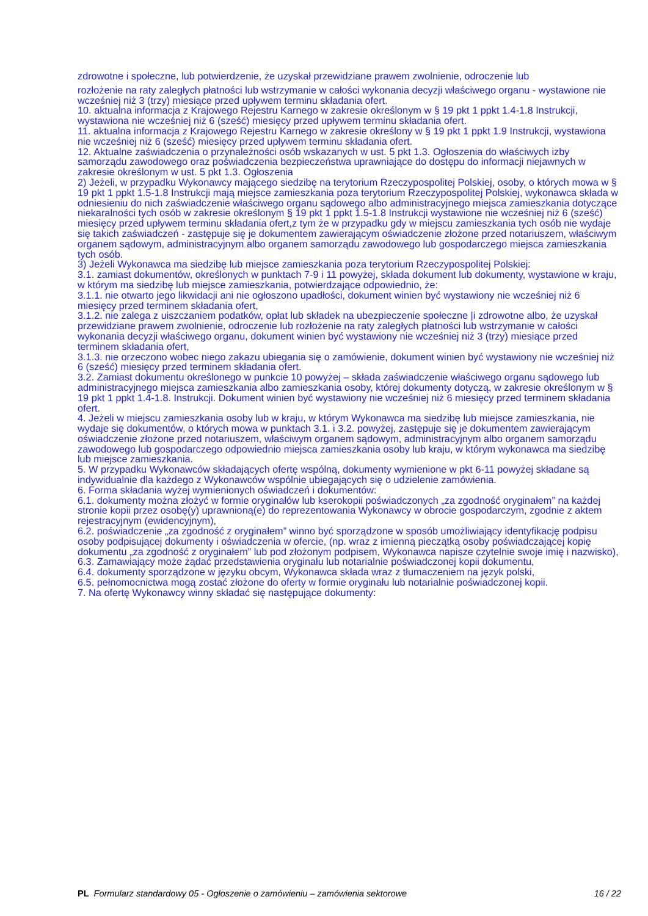zdrowotne i społeczne, lub potwierdzenie, że uzyskał przewidziane prawem zwolnienie, odroczenie lub
rozłożenie na raty zaległych płatności lub wstrzymanie w całości wykonania decyzji właściwego organu - wystawione nie wcześniej niż 3 (trzy) miesiące przed upływem terminu składania ofert.
10. aktualna informacja z Krajowego Rejestru Karnego w zakresie określonym w § 19 pkt 1 ppkt 1.4-1.8 Instrukcji, wystawiona nie wcześniej niż 6 (sześć) miesięcy przed upływem terminu składania ofert.
11. aktualna informacja z Krajowego Rejestru Karnego w zakresie określony w § 19 pkt 1 ppkt 1.9 Instrukcji, wystawiona nie wcześniej niż 6 (sześć) miesięcy przed upływem terminu składania ofert.
12. Aktualne zaświadczenia o przynależności osób wskazanych w ust. 5 pkt 1.3. Ogłoszenia do właściwych izby samorządu zawodowego oraz poświadczenia bezpieczeństwa uprawniające do dostępu do informacji niejawnych w zakresie określonym w ust. 5 pkt 1.3. Ogłoszenia
2) Jeżeli, w przypadku Wykonawcy mającego siedzibę na terytorium Rzeczypospolitej Polskiej, osoby, o których mowa w § 19 pkt 1 ppkt 1.5-1.8 Instrukcji mają miejsce zamieszkania poza terytorium Rzeczypospolitej Polskiej, wykonawca składa w odniesieniu do nich zaświadczenie właściwego organu sądowego albo administracyjnego miejsca zamieszkania dotyczące niekaralności tych osób w zakresie określonym § 19 pkt 1 ppkt 1.5-1.8 Instrukcji wystawione nie wcześniej niż 6 (sześć) miesięcy przed upływem terminu składania ofert,z tym że w przypadku gdy w miejscu zamieszkania tych osób nie wydaje się takich zaświadczeń - zastępuje się je dokumentem zawierającym oświadczenie złożone przed notariuszem, właściwym organem sądowym, administracyjnym albo organem samorządu zawodowego lub gospodarczego miejsca zamieszkania tych osób.
3) Jeżeli Wykonawca ma siedzibę lub miejsce zamieszkania poza terytorium Rzeczypospolitej Polskiej:
3.1. zamiast dokumentów, określonych w punktach 7-9 i 11 powyżej, składa dokument lub dokumenty, wystawione w kraju, w którym ma siedzibę lub miejsce zamieszkania, potwierdzające odpowiednio, że:
3.1.1. nie otwarto jego likwidacji ani nie ogłoszono upadłości, dokument winien być wystawiony nie wcześniej niż 6 miesięcy przed terminem składania ofert,
3.1.2. nie zalega z uiszczaniem podatków, opłat lub składek na ubezpieczenie społeczne |i zdrowotne albo, że uzyskał przewidziane prawem zwolnienie, odroczenie lub rozłożenie na raty zaległych płatności lub wstrzymanie w całości wykonania decyzji właściwego organu, dokument winien być wystawiony nie wcześniej niż 3 (trzy) miesiące przed terminem składania ofert,
3.1.3. nie orzeczono wobec niego zakazu ubiegania się o zamówienie, dokument winien być wystawiony nie wcześniej niż 6 (sześć) miesięcy przed terminem składania ofert.
3.2. Zamiast dokumentu określonego w punkcie 10 powyżej – składa zaświadczenie właściwego organu sądowego lub administracyjnego miejsca zamieszkania albo zamieszkania osoby, której dokumenty dotyczą, w zakresie określonym w § 19 pkt 1 ppkt 1.4-1.8. Instrukcji. Dokument winien być wystawiony nie wcześniej niż 6 miesięcy przed terminem składania ofert.
4. Jeżeli w miejscu zamieszkania osoby lub w kraju, w którym Wykonawca ma siedzibę lub miejsce zamieszkania, nie wydaje się dokumentów, o których mowa w punktach 3.1. i 3.2. powyżej, zastępuje się je dokumentem zawierającym oświadczenie złożone przed notariuszem, właściwym organem sądowym, administracyjnym albo organem samorządu zawodowego lub gospodarczego odpowiednio miejsca zamieszkania osoby lub kraju, w którym wykonawca ma siedzibę lub miejsce zamieszkania.
5. W przypadku Wykonawców składających ofertę wspólną, dokumenty wymienione w pkt 6-11 powyżej składane są indywidualnie dla każdego z Wykonawców wspólnie ubiegających się o udzielenie zamówienia.
6. Forma składania wyżej wymienionych oświadczeń i dokumentów:
6.1. dokumenty można złożyć w formie oryginałów lub kserokopii poświadczonych „za zgodność oryginałem” na każdej stronie kopii przez osobę(y) uprawnioną(e) do reprezentowania Wykonawcy w obrocie gospodarczym, zgodnie z aktem rejestracyjnym (ewidencyjnym),
6.2. poświadczenie „za zgodność z oryginałem” winno być sporządzone w sposób umożliwiający identyfikację podpisu osoby podpisującej dokumenty i oświadczenia w ofercie, (np. wraz z imienną pieczątką osoby poświadczającej kopię dokumentu „za zgodność z oryginałem” lub pod złożonym podpisem, Wykonawca napisze czytelnie swoje imię i nazwisko),
6.3. Zamawiający może żądać przedstawienia oryginału lub notarialnie poświadczonej kopii dokumentu,
6.4. dokumenty sporządzone w języku obcym, Wykonawca składa wraz z tłumaczeniem na język polski,
6.5. pełnomocnictwa mogą zostać złożone do oferty w formie oryginału lub notarialnie poświadczonej kopii.
7. Na ofertę Wykonawcy winny składać się następujące dokumenty:
PL Formularz standardowy 05 - Ogłoszenie o zamówieniu – zamówienia sektorowe 16 / 22